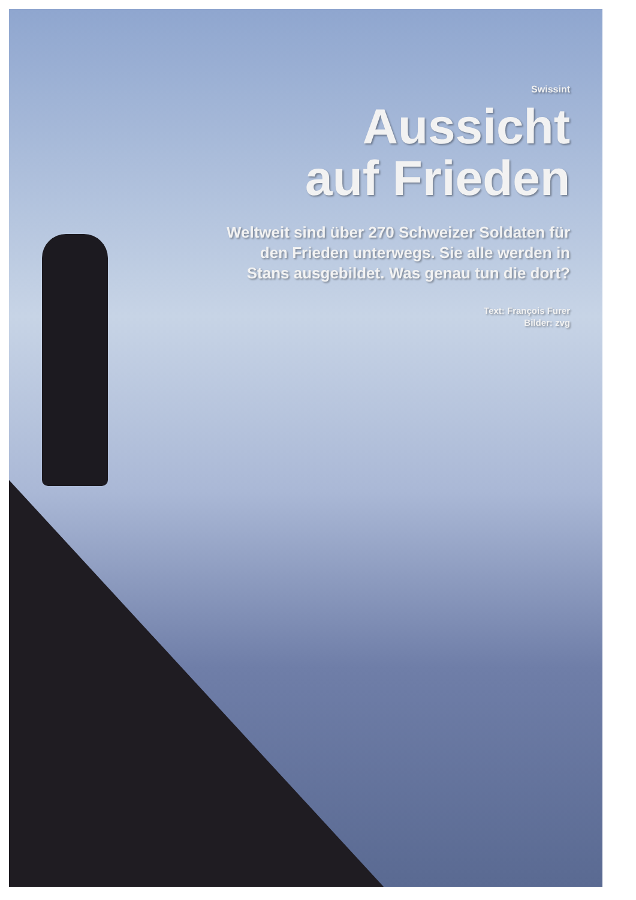Swissint
Aussicht
auf Frieden
Weltweit sind über 270 Schweizer Soldaten für
den Frieden unterwegs. Sie alle werden in
Stans ausgebildet. Was genau tun die dort?
Text: François Furer
Bilder: zvg